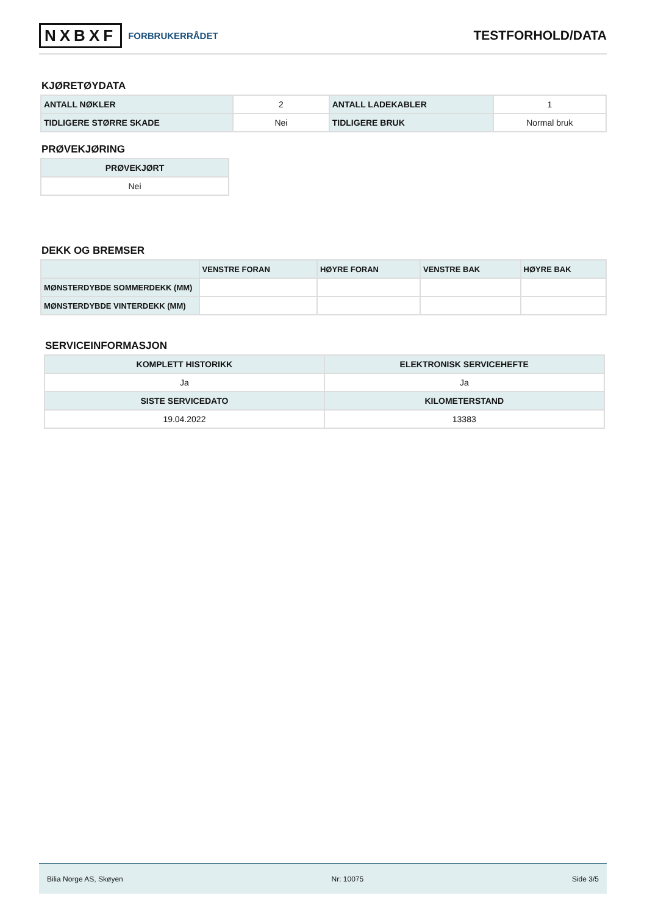NXBXF FORBRUKERRÅDET
TESTFORHOLD/DATA
KJØRETØYDATA
| ANTALL NØKLER | 2 | ANTALL LADEKABLER | 1 |
| TIDLIGERE STØRRE SKADE | Nei | TIDLIGERE BRUK | Normal bruk |
PRØVEKJØRING
| PRØVEKJØRT |
| --- |
| Nei |
DEKK OG BREMSER
| | VENSTRE FORAN | HØYRE FORAN | VENSTRE BAK | HØYRE BAK |
| --- | --- | --- | --- | --- |
| MØNSTERDYBDE SOMMERDEKK (MM) | | | | |
| MØNSTERDYBDE VINTERDEKK (MM) | | | | |
SERVICEINFORMASJON
| KOMPLETT HISTORIKK | ELEKTRONISK SERVICEHEFTE |
| --- | --- |
| Ja | Ja |
| SISTE SERVICEDATO | KILOMETERSTAND |
| 19.04.2022 | 13383 |
Bilia Norge AS, Skøyen Nr: 10075 Side 3/5